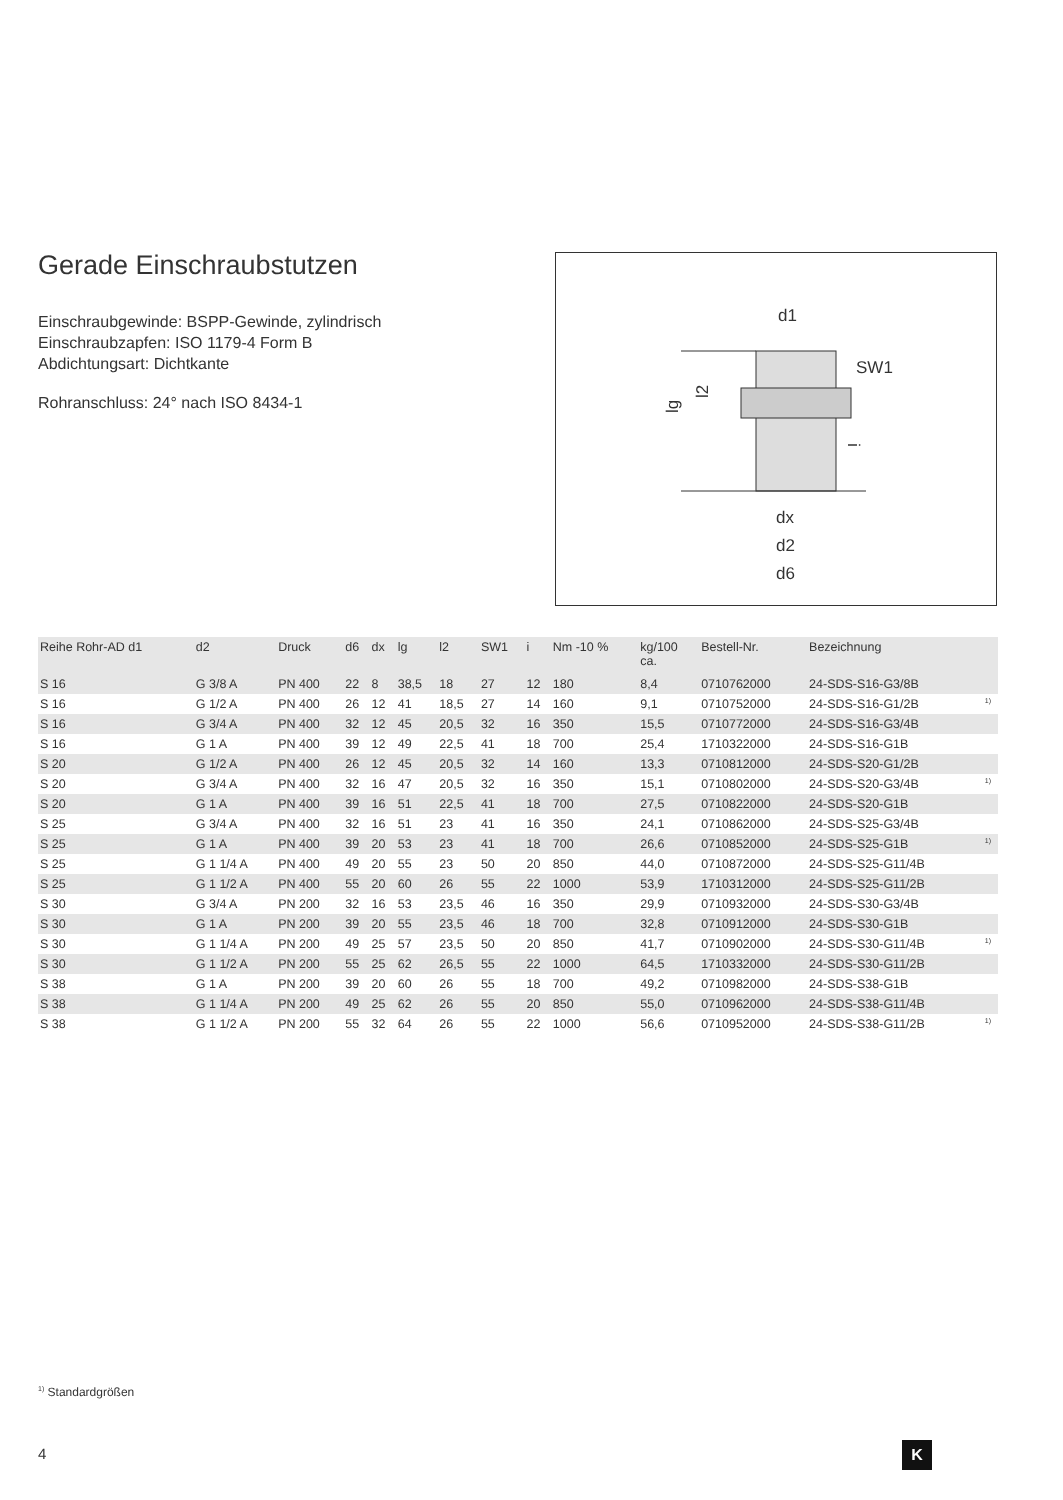Gerade Einschraubstutzen
Einschraubgewinde: BSPP-Gewinde, zylindrisch
Einschraubzapfen: ISO 1179-4 Form B
Abdichtungsart: Dichtkante
Rohranschluss: 24° nach ISO 8434-1
d1
SW1
lg
l2
i
dx
d2
d6
| Reihe Rohr-AD d1 | d2 | Druck | d6 | dx | lg | l2 | SW1 | i | Nm -10 % | kg/100 ca. | Bestell-Nr. | Bezeichnung | |
| --- | --- | --- | --- | --- | --- | --- | --- | --- | --- | --- | --- | --- | --- |
| S 16 | G 3/8 A | PN 400 | 22 | 8 | 38,5 | 18 | 27 | 12 | 180 | 8,4 | 0710762000 | 24-SDS-S16-G3/8B | |
| S 16 | G 1/2 A | PN 400 | 26 | 12 | 41 | 18,5 | 27 | 14 | 160 | 9,1 | 0710752000 | 24-SDS-S16-G1/2B | <sup>1)</sup> |
| S 16 | G 3/4 A | PN 400 | 32 | 12 | 45 | 20,5 | 32 | 16 | 350 | 15,5 | 0710772000 | 24-SDS-S16-G3/4B | |
| S 16 | G 1 A | PN 400 | 39 | 12 | 49 | 22,5 | 41 | 18 | 700 | 25,4 | 1710322000 | 24-SDS-S16-G1B | |
| S 20 | G 1/2 A | PN 400 | 26 | 12 | 45 | 20,5 | 32 | 14 | 160 | 13,3 | 0710812000 | 24-SDS-S20-G1/2B | |
| S 20 | G 3/4 A | PN 400 | 32 | 16 | 47 | 20,5 | 32 | 16 | 350 | 15,1 | 0710802000 | 24-SDS-S20-G3/4B | <sup>1)</sup> |
| S 20 | G 1 A | PN 400 | 39 | 16 | 51 | 22,5 | 41 | 18 | 700 | 27,5 | 0710822000 | 24-SDS-S20-G1B | |
| S 25 | G 3/4 A | PN 400 | 32 | 16 | 51 | 23 | 41 | 16 | 350 | 24,1 | 0710862000 | 24-SDS-S25-G3/4B | |
| S 25 | G 1 A | PN 400 | 39 | 20 | 53 | 23 | 41 | 18 | 700 | 26,6 | 0710852000 | 24-SDS-S25-G1B | <sup>1)</sup> |
| S 25 | G 1 1/4 A | PN 400 | 49 | 20 | 55 | 23 | 50 | 20 | 850 | 44,0 | 0710872000 | 24-SDS-S25-G11/4B | |
| S 25 | G 1 1/2 A | PN 400 | 55 | 20 | 60 | 26 | 55 | 22 | 1000 | 53,9 | 1710312000 | 24-SDS-S25-G11/2B | |
| S 30 | G 3/4 A | PN 200 | 32 | 16 | 53 | 23,5 | 46 | 16 | 350 | 29,9 | 0710932000 | 24-SDS-S30-G3/4B | |
| S 30 | G 1 A | PN 200 | 39 | 20 | 55 | 23,5 | 46 | 18 | 700 | 32,8 | 0710912000 | 24-SDS-S30-G1B | |
| S 30 | G 1 1/4 A | PN 200 | 49 | 25 | 57 | 23,5 | 50 | 20 | 850 | 41,7 | 0710902000 | 24-SDS-S30-G11/4B | <sup>1)</sup> |
| S 30 | G 1 1/2 A | PN 200 | 55 | 25 | 62 | 26,5 | 55 | 22 | 1000 | 64,5 | 1710332000 | 24-SDS-S30-G11/2B | |
| S 38 | G 1 A | PN 200 | 39 | 20 | 60 | 26 | 55 | 18 | 700 | 49,2 | 0710982000 | 24-SDS-S38-G1B | |
| S 38 | G 1 1/4 A | PN 200 | 49 | 25 | 62 | 26 | 55 | 20 | 850 | 55,0 | 0710962000 | 24-SDS-S38-G11/4B | |
| S 38 | G 1 1/2 A | PN 200 | 55 | 32 | 64 | 26 | 55 | 22 | 1000 | 56,6 | 0710952000 | 24-SDS-S38-G11/2B | <sup>1)</sup> |
<sup>1)</sup> Standardgrößen
4 K